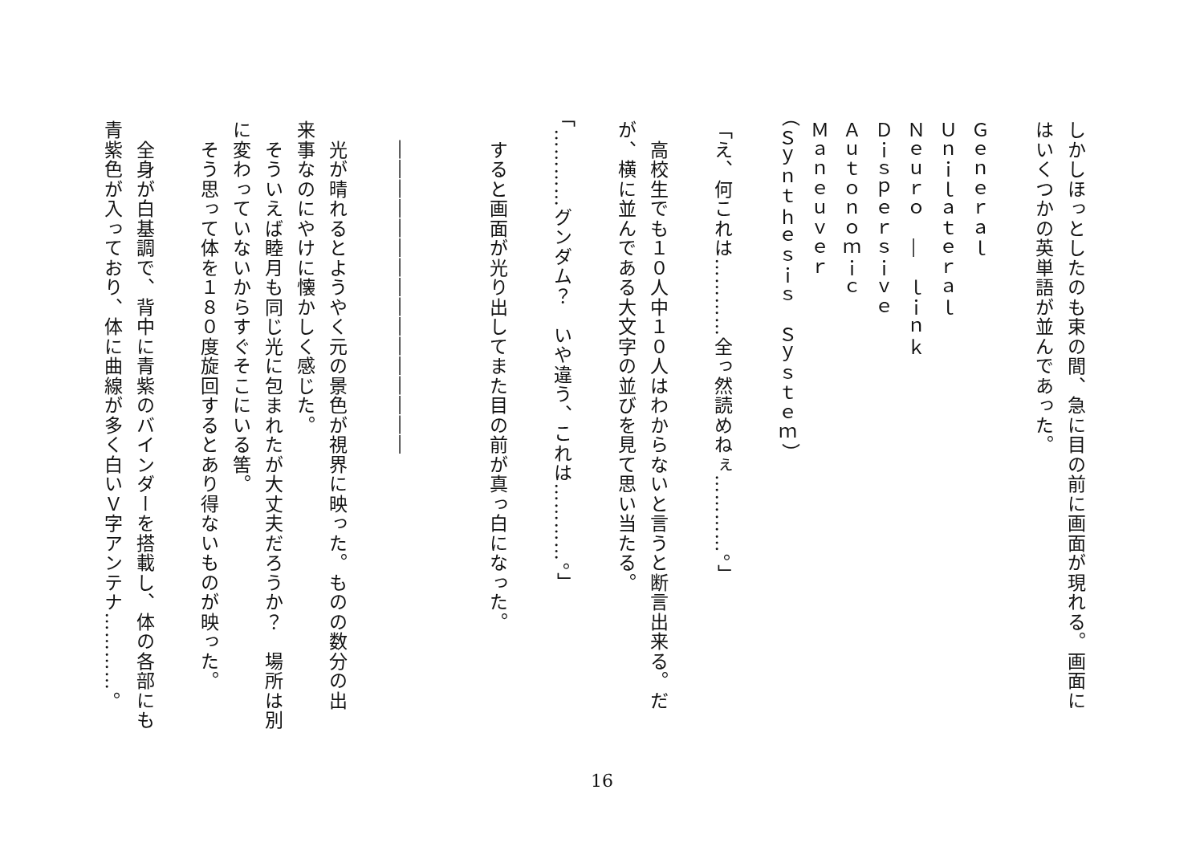しかしほっとしたのも束の間、急に目の前に画面が現れる。画面に
はいくつかの英単語が並んであった。
Ｇｅｎｅｒａｌ
Ｕｎｉｌａｔｅｒａｌ
Ｎｅｕｒｏ　―　ｌｉｎｋ
Ｄｉｓｐｅｒｓｉｖｅ
Ａｕｔｏｎｏｍｉｃ
Ｍａｎｅｕｖｅｒ
（Ｓｙｎｔｈｅｓｉｓ　Ｓｙｓｔｅｍ）
「え、何これは…………全っ然読めねぇ…………。」
　高校生でも１０人中１０人はわからないと言うと断言出来る。だ
が、横に並んである大文字の並びを見て思い当たる。
「…………グンダム？　いや違う、これは…………。」
　すると画面が光り出してまた目の前が真っ白になった。
　――――――――――――――――
　光が晴れるとようやく元の景色が視界に映った。ものの数分の出
来事なのにやけに懐かしく感じた。
　そういえば睦月も同じ光に包まれたが大丈夫だろうか？　場所は別
に変わっていないからすぐそこにいる筈。
　そう思って体を１８０度旋回するとあり得ないものが映った。
　全身が白基調で、背中に青紫のバインダーを搭載し、体の各部にも
青紫色が入っており、体に曲線が多く白いＶ字アンテナ…………。
16